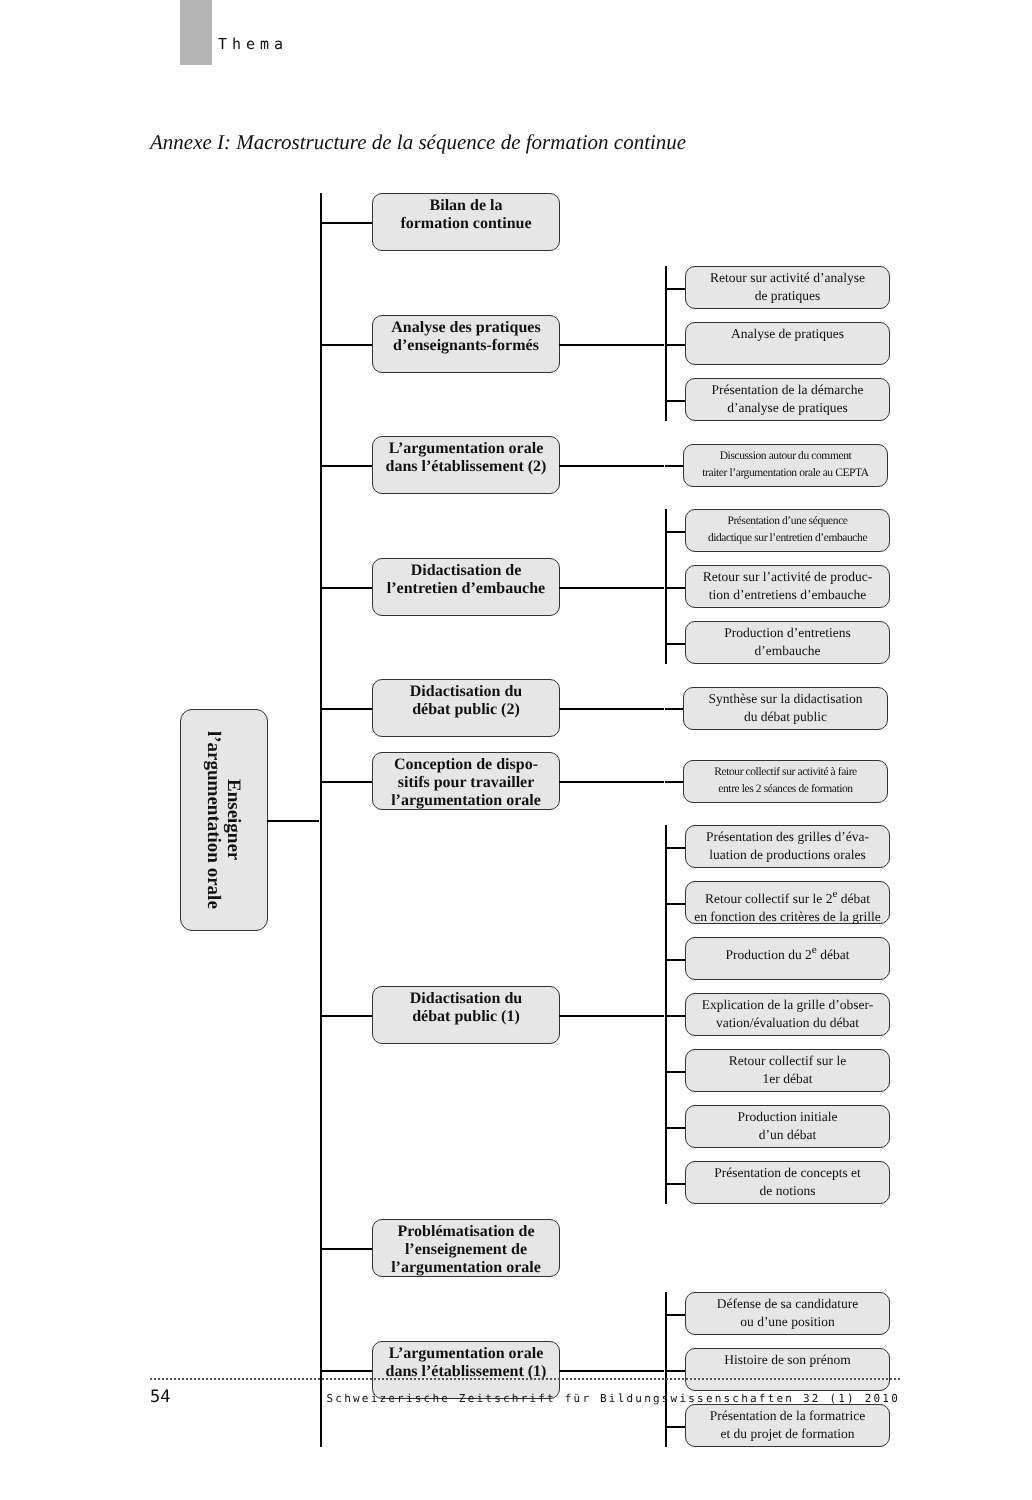Thema
Annexe I: Macrostructure de la séquence de formation continue
Enseigner
l’argumentation orale
Bilan de la
formation continue
Analyse des pratiques
d’enseignants-formés
Retour sur activité d’analyse
de pratiques
Analyse de pratiques
Présentation de la démarche
d’analyse de pratiques
L’argumentation orale
dans l’établissement (2)
Discussion autour du comment
traiter l’argumentation orale au CEPTA
Didactisation de
l’entretien d’embauche
Présentation d’une séquence
didactique sur l’entretien d’embauche
Retour sur l’activité de produc-
tion d’entretiens d’embauche
Production d’entretiens
d’embauche
Didactisation du
débat public (2)
Synthèse sur la didactisation
du débat public
Conception de dispo-
sitifs pour travailler
l’argumentation orale
Retour collectif sur activité à faire
entre les 2 séances de formation
Didactisation du
débat public (1)
Présentation des grilles d’éva-
luation de productions orales
Retour collectif sur le 2<sup>e</sup> débat
en fonction des critères de la grille
Production du 2<sup>e</sup> débat
Explication de la grille d’obser-
vation/évaluation du débat
Retour collectif sur le
1er débat
Production initiale
d’un débat
Présentation de concepts et
de notions
Problématisation de
l’enseignement de
l’argumentation orale
L’argumentation orale
dans l’établissement (1)
Défense de sa candidature
ou d’une position
Histoire de son prénom
Présentation de la formatrice
et du projet de formation
54 Schweizerische Zeitschrift für Bildungswissenschaften 32 (1) 2010